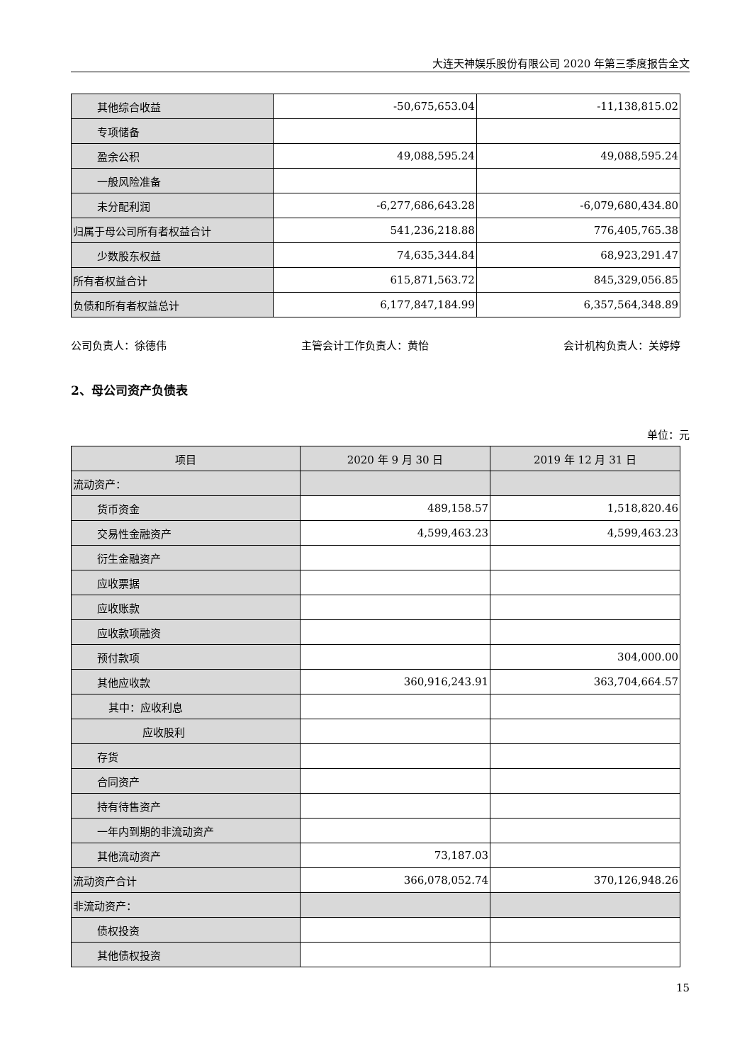大连天神娱乐股份有限公司 2020 年第三季度报告全文
| 其他综合收益 | -50,675,653.04 | -11,138,815.02 |
| 专项储备 | | |
| 盈余公积 | 49,088,595.24 | 49,088,595.24 |
| 一般风险准备 | | |
| 未分配利润 | -6,277,686,643.28 | -6,079,680,434.80 |
| 归属于母公司所有者权益合计 | 541,236,218.88 | 776,405,765.38 |
| 少数股东权益 | 74,635,344.84 | 68,923,291.47 |
| 所有者权益合计 | 615,871,563.72 | 845,329,056.85 |
| 负债和所有者权益总计 | 6,177,847,184.99 | 6,357,564,348.89 |
公司负责人：徐德伟 主管会计工作负责人：黄怡 会计机构负责人：关婷婷
2、母公司资产负债表
单位：元
| 项目 | 2020 年 9 月 30 日 | 2019 年 12 月 31 日 |
| --- | --- | --- |
| 流动资产： | | |
| 货币资金 | 489,158.57 | 1,518,820.46 |
| 交易性金融资产 | 4,599,463.23 | 4,599,463.23 |
| 衍生金融资产 | | |
| 应收票据 | | |
| 应收账款 | | |
| 应收款项融资 | | |
| 预付款项 | | 304,000.00 |
| 其他应收款 | 360,916,243.91 | 363,704,664.57 |
| 其中：应收利息 | | |
| 应收股利 | | |
| 存货 | | |
| 合同资产 | | |
| 持有待售资产 | | |
| 一年内到期的非流动资产 | | |
| 其他流动资产 | 73,187.03 | |
| 流动资产合计 | 366,078,052.74 | 370,126,948.26 |
| 非流动资产： | | |
| 债权投资 | | |
| 其他债权投资 | | |
15